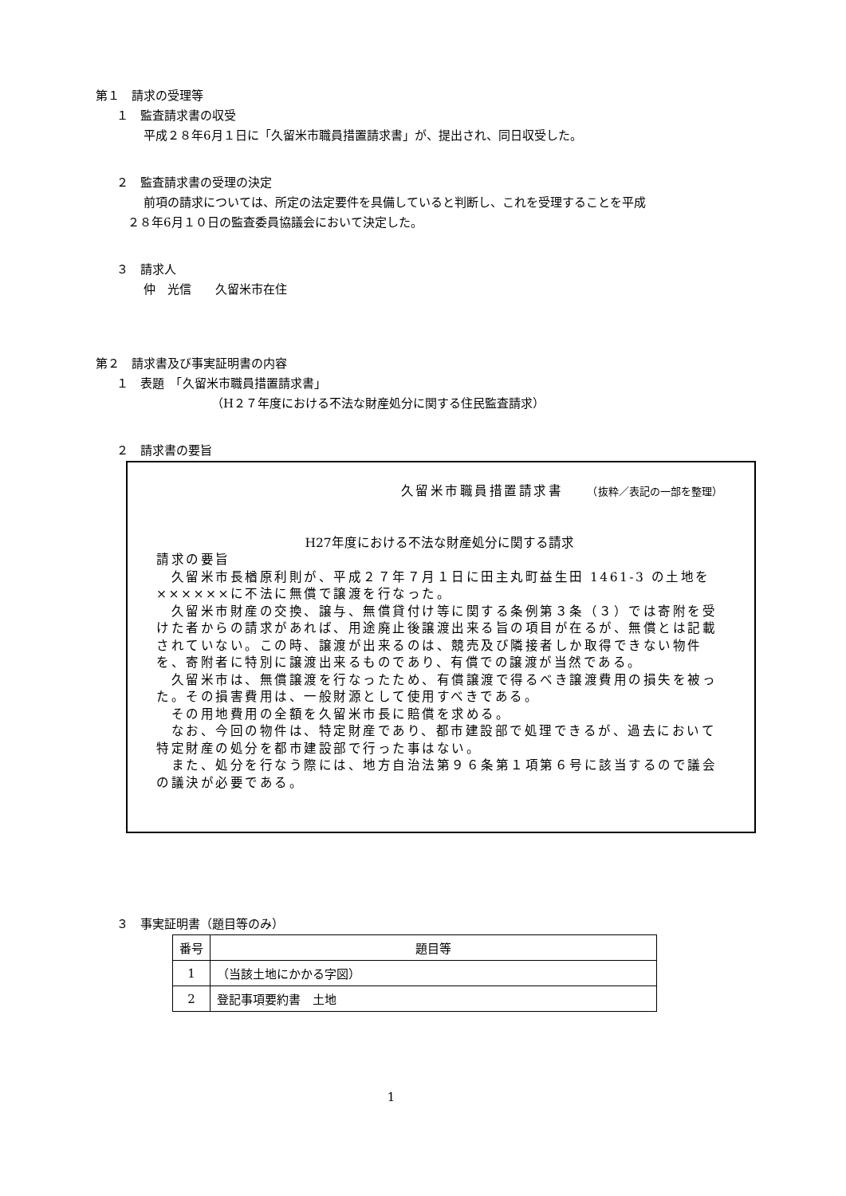第１　請求の受理等
１　監査請求書の収受
平成２８年6月１日に「久留米市職員措置請求書」が、提出され、同日収受した。
２　監査請求書の受理の決定
前項の請求については、所定の法定要件を具備していると判断し、これを受理することを平成
２８年6月１０日の監査委員協議会において決定した。
３　請求人
仲　光信　　久留米市在住
第２　請求書及び事実証明書の内容
１　表題　「久留米市職員措置請求書」
（H２７年度における不法な財産処分に関する住民監査請求）
２　請求書の要旨
久留米市職員措置請求書　　（抜粋／表記の一部を整理）
H27年度における不法な財産処分に関する請求
請求の要旨
　久留米市長楢原利則が、平成２７年７月１日に田主丸町益生田 1461-3 の土地を××××××に不法に無償で譲渡を行なった。
　久留米市財産の交換、譲与、無償貸付け等に関する条例第３条（３）では寄附を受けた者からの請求があれば、用途廃止後譲渡出来る旨の項目が在るが、無償とは記載されていない。この時、譲渡が出来るのは、競売及び隣接者しか取得できない物件を、寄附者に特別に譲渡出来るものであり、有償での譲渡が当然である。
　久留米市は、無償譲渡を行なったため、有償譲渡で得るべき譲渡費用の損失を被った。その損害費用は、一般財源として使用すべきである。
　その用地費用の全額を久留米市長に賠償を求める。
　なお、今回の物件は、特定財産であり、都市建設部で処理できるが、過去において特定財産の処分を都市建設部で行った事はない。
　また、処分を行なう際には、地方自治法第９６条第１項第６号に該当するので議会の議決が必要である。
３　事実証明書（題目等のみ）
| 番号 | 題目等 |
| --- | --- |
| 1 | （当該土地にかかる字図） |
| 2 | 登記事項要約書 土地 |
1